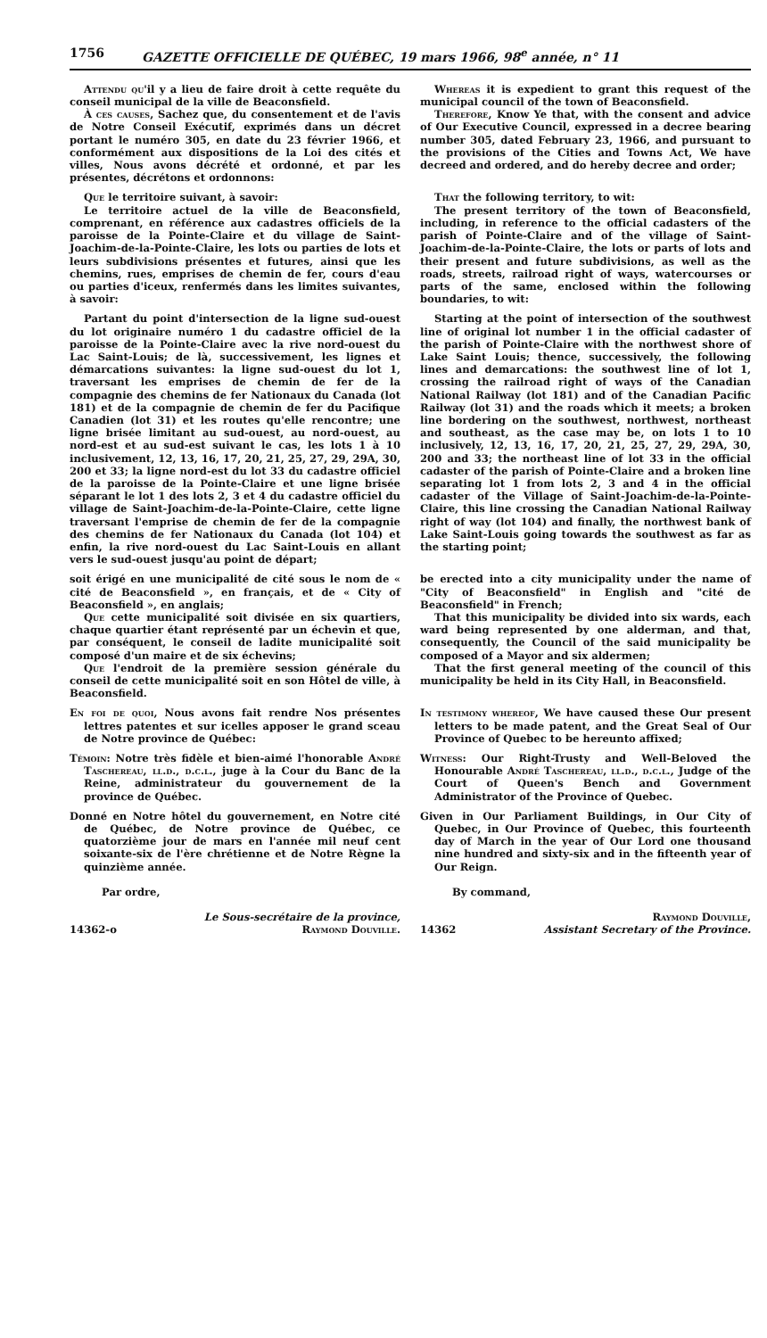1756 GAZETTE OFFICIELLE DE QUÉBEC, 19 mars 1966, 98<sup>e</sup> année, n° 11
Attendu qu'il y a lieu de faire droit à cette requête du conseil municipal de la ville de Beaconsfield.
À ces causes, Sachez que, du consentement et de l'avis de Notre Conseil Exécutif, exprimés dans un décret portant le numéro 305, en date du 23 février 1966, et conformément aux dispositions de la Loi des cités et villes, Nous avons décrété et ordonné, et par les présentes, décrétons et ordonnons:
Whereas it is expedient to grant this request of the municipal council of the town of Beaconsfield.
Therefore, Know Ye that, with the consent and advice of Our Executive Council, expressed in a decree bearing number 305, dated February 23, 1966, and pursuant to the provisions of the Cities and Towns Act, We have decreed and ordered, and do hereby decree and order;
Que le territoire suivant, à savoir:
Le territoire actuel de la ville de Beaconsfield, comprenant, en référence aux cadastres officiels de la paroisse de la Pointe-Claire et du village de Saint-Joachim-de-la-Pointe-Claire, les lots ou parties de lots et leurs subdivisions présentes et futures, ainsi que les chemins, rues, emprises de chemin de fer, cours d'eau ou parties d'iceux, renfermés dans les limites suivantes, à savoir:
That the following territory, to wit:
The present territory of the town of Beaconsfield, including, in reference to the official cadasters of the parish of Pointe-Claire and of the village of Saint-Joachim-de-la-Pointe-Claire, the lots or parts of lots and their present and future subdivisions, as well as the roads, streets, railroad right of ways, watercourses or parts of the same, enclosed within the following boundaries, to wit:
Partant du point d'intersection de la ligne sud-ouest du lot originaire numéro 1 du cadastre officiel de la paroisse de la Pointe-Claire avec la rive nord-ouest du Lac Saint-Louis; de là, successivement, les lignes et démarcations suivantes: la ligne sud-ouest du lot 1, traversant les emprises de chemin de fer de la compagnie des chemins de fer Nationaux du Canada (lot 181) et de la compagnie de chemin de fer du Pacifique Canadien (lot 31) et les routes qu'elle rencontre; une ligne brisée limitant au sud-ouest, au nord-ouest, au nord-est et au sud-est suivant le cas, les lots 1 à 10 inclusivement, 12, 13, 16, 17, 20, 21, 25, 27, 29, 29A, 30, 200 et 33; la ligne nord-est du lot 33 du cadastre officiel de la paroisse de la Pointe-Claire et une ligne brisée séparant le lot 1 des lots 2, 3 et 4 du cadastre officiel du village de Saint-Joachim-de-la-Pointe-Claire, cette ligne traversant l'emprise de chemin de fer de la compagnie des chemins de fer Nationaux du Canada (lot 104) et enfin, la rive nord-ouest du Lac Saint-Louis en allant vers le sud-ouest jusqu'au point de départ;
Starting at the point of intersection of the southwest line of original lot number 1 in the official cadaster of the parish of Pointe-Claire with the northwest shore of Lake Saint Louis; thence, successively, the following lines and demarcations: the southwest line of lot 1, crossing the railroad right of ways of the Canadian National Railway (lot 181) and of the Canadian Pacific Railway (lot 31) and the roads which it meets; a broken line bordering on the southwest, northwest, northeast and southeast, as the case may be, on lots 1 to 10 inclusively, 12, 13, 16, 17, 20, 21, 25, 27, 29, 29A, 30, 200 and 33; the northeast line of lot 33 in the official cadaster of the parish of Pointe-Claire and a broken line separating lot 1 from lots 2, 3 and 4 in the official cadaster of the Village of Saint-Joachim-de-la-Pointe-Claire, this line crossing the Canadian National Railway right of way (lot 104) and finally, the northwest bank of Lake Saint-Louis going towards the southwest as far as the starting point;
soit érigé en une municipalité de cité sous le nom de « cité de Beaconsfield », en français, et de « City of Beaconsfield », en anglais;
Que cette municipalité soit divisée en six quartiers, chaque quartier étant représenté par un échevin et que, par conséquent, le conseil de ladite municipalité soit composé d'un maire et de six échevins;
Que l'endroit de la première session générale du conseil de cette municipalité soit en son Hôtel de ville, à Beaconsfield.
be erected into a city municipality under the name of "City of Beaconsfield" in English and "cité de Beaconsfield" in French;
That this municipality be divided into six wards, each ward being represented by one alderman, and that, consequently, the Council of the said municipality be composed of a Mayor and six aldermen;
That the first general meeting of the council of this municipality be held in its City Hall, in Beaconsfield.
En foi de quoi, Nous avons fait rendre Nos présentes lettres patentes et sur icelles apposer le grand sceau de Notre province de Québec:
In testimony whereof, We have caused these Our present letters to be made patent, and the Great Seal of Our Province of Quebec to be hereunto affixed;
Témoin: Notre très fidèle et bien-aimé l'honorable André Taschereau, ll.d., d.c.l., juge à la Cour du Banc de la Reine, administrateur du gouvernement de la province de Québec.
Witness: Our Right-Trusty and Well-Beloved the Honourable André Taschereau, ll.d., d.c.l., Judge of the Court of Queen's Bench and Government Administrator of the Province of Quebec.
Donné en Notre hôtel du gouvernement, en Notre cité de Québec, de Notre province de Québec, ce quatorzième jour de mars en l'année mil neuf cent soixante-six de l'ère chrétienne et de Notre Règne la quinzième année.
Par ordre,
Given in Our Parliament Buildings, in Our City of Quebec, in Our Province of Quebec, this fourteenth day of March in the year of Our Lord one thousand nine hundred and sixty-six and in the fifteenth year of Our Reign.
By command,
14362-o Le Sous-secrétaire de la province,
Raymond Douville.
14362 Raymond Douville,
Assistant Secretary of the Province.